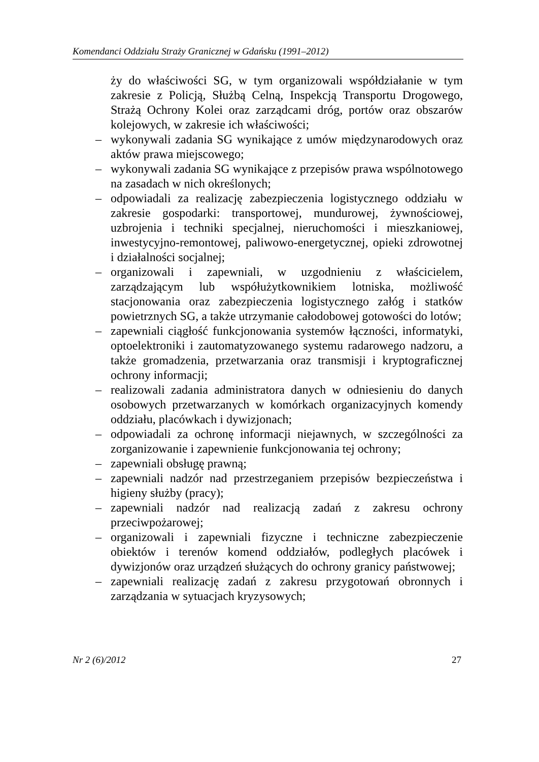Komendanci Oddziału Straży Granicznej w Gdańsku (1991–2012)
ży do właściwości SG, w tym organizowali współdziałanie w tym zakresie z Policją, Służbą Celną, Inspekcją Transportu Drogowego, Strażą Ochrony Kolei oraz zarządcami dróg, portów oraz obszarów kolejowych, w zakresie ich właściwości;
– wykonywali zadania SG wynikające z umów międzynarodowych oraz aktów prawa miejscowego;
– wykonywali zadania SG wynikające z przepisów prawa wspólnotowego na zasadach w nich określonych;
– odpowiadali za realizację zabezpieczenia logistycznego oddziału w zakresie gospodarki: transportowej, mundurowej, żywnościowej, uzbrojenia i techniki specjalnej, nieruchomości i mieszkaniowej, inwestycyjno-remontowej, paliwowo-energetycznej, opieki zdrowotnej i działalności socjalnej;
– organizowali i zapewniali, w uzgodnieniu z właścicielem, zarządzającym lub współużytkownikiem lotniska, możliwość stacjonowania oraz zabezpieczenia logistycznego załóg i statków powietrznych SG, a także utrzymanie całodobowej gotowości do lotów;
– zapewniali ciągłość funkcjonowania systemów łączności, informatyki, optoelektroniki i zautomatyzowanego systemu radarowego nadzoru, a także gromadzenia, przetwarzania oraz transmisji i kryptograficznej ochrony informacji;
– realizowali zadania administratora danych w odniesieniu do danych osobowych przetwarzanych w komórkach organizacyjnych komendy oddziału, placówkach i dywizjonach;
– odpowiadali za ochronę informacji niejawnych, w szczególności za zorganizowanie i zapewnienie funkcjonowania tej ochrony;
– zapewniali obsługę prawną;
– zapewniali nadzór nad przestrzeganiem przepisów bezpieczeństwa i higieny służby (pracy);
– zapewniali nadzór nad realizacją zadań z zakresu ochrony przeciwpożarowej;
– organizowali i zapewniali fizyczne i techniczne zabezpieczenie obiektów i terenów komend oddziałów, podległych placówek i dywizjonów oraz urządzeń służących do ochrony granicy państwowej;
– zapewniali realizację zadań z zakresu przygotowań obronnych i zarządzania w sytuacjach kryzysowych;
Nr 2 (6)/2012 27